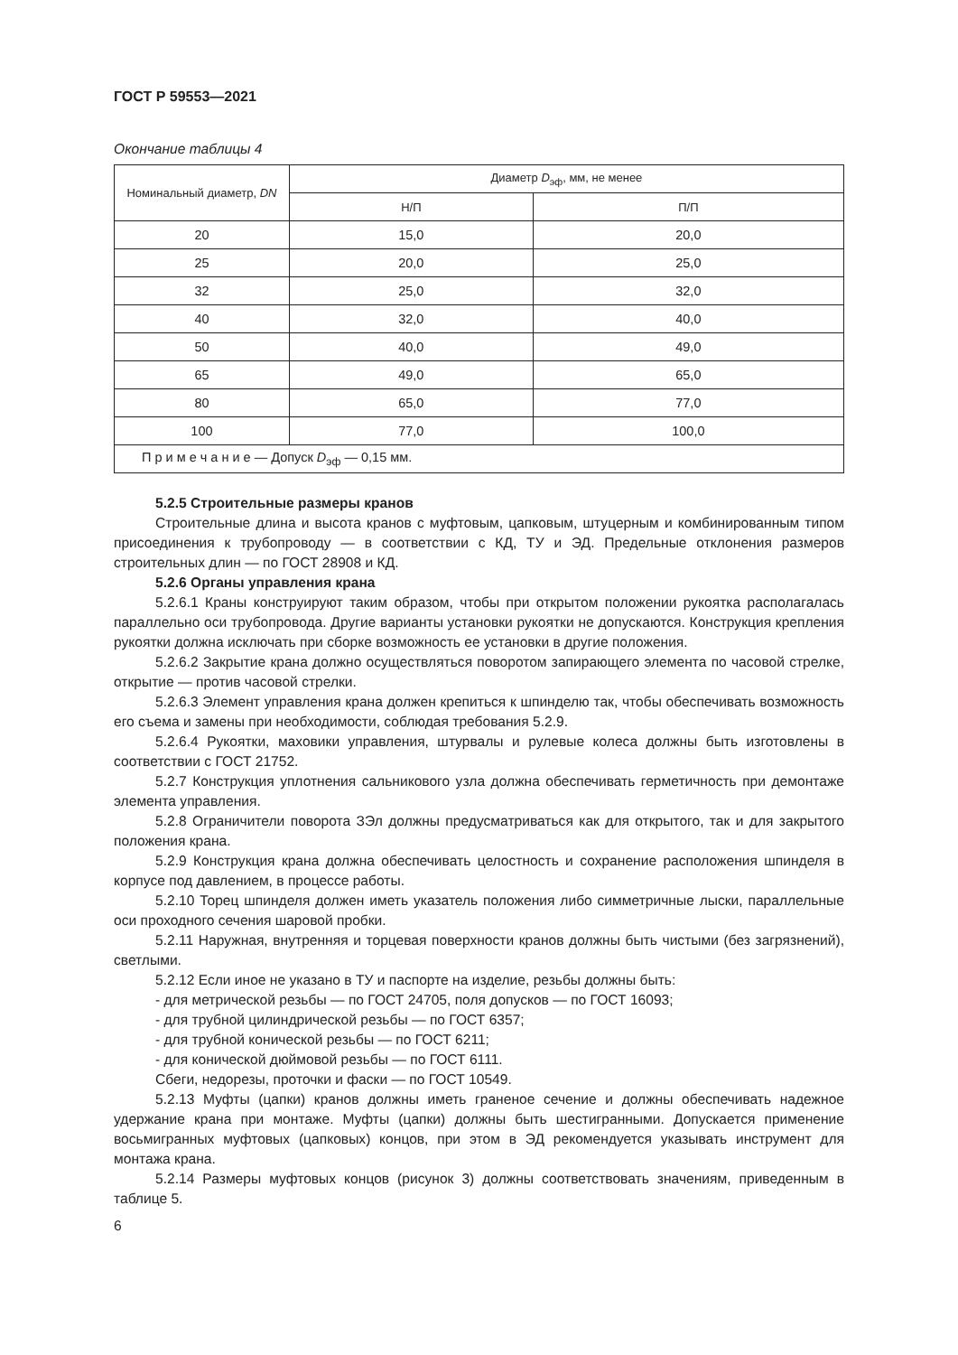ГОСТ Р 59553—2021
Окончание таблицы 4
| Номинальный диаметр, DN | Диаметр D<sub>эф</sub>, мм, не менее | |
| --- | --- | --- |
| | Н/П | П/П |
| 20 | 15,0 | 20,0 |
| 25 | 20,0 | 25,0 |
| 32 | 25,0 | 32,0 |
| 40 | 32,0 | 40,0 |
| 50 | 40,0 | 49,0 |
| 65 | 49,0 | 65,0 |
| 80 | 65,0 | 77,0 |
| 100 | 77,0 | 100,0 |
| П р и м е ч а н и е — Допуск D<sub>эф</sub> — 0,15 мм. | | |
5.2.5 Строительные размеры кранов
Строительные длина и высота кранов с муфтовым, цапковым, штуцерным и комбинированным типом присоединения к трубопроводу — в соответствии с КД, ТУ и ЭД. Предельные отклонения размеров строительных длин — по ГОСТ 28908 и КД.
5.2.6 Органы управления крана
5.2.6.1 Краны конструируют таким образом, чтобы при открытом положении рукоятка располагалась параллельно оси трубопровода. Другие варианты установки рукоятки не допускаются. Конструкция крепления рукоятки должна исключать при сборке возможность ее установки в другие положения.
5.2.6.2 Закрытие крана должно осуществляться поворотом запирающего элемента по часовой стрелке, открытие — против часовой стрелки.
5.2.6.3 Элемент управления крана должен крепиться к шпинделю так, чтобы обеспечивать возможность его съема и замены при необходимости, соблюдая требования 5.2.9.
5.2.6.4 Рукоятки, маховики управления, штурвалы и рулевые колеса должны быть изготовлены в соответствии с ГОСТ 21752.
5.2.7 Конструкция уплотнения сальникового узла должна обеспечивать герметичность при демонтаже элемента управления.
5.2.8 Ограничители поворота ЗЭл должны предусматриваться как для открытого, так и для закрытого положения крана.
5.2.9 Конструкция крана должна обеспечивать целостность и сохранение расположения шпинделя в корпусе под давлением, в процессе работы.
5.2.10 Торец шпинделя должен иметь указатель положения либо симметричные лыски, параллельные оси проходного сечения шаровой пробки.
5.2.11 Наружная, внутренняя и торцевая поверхности кранов должны быть чистыми (без загрязнений), светлыми.
5.2.12 Если иное не указано в ТУ и паспорте на изделие, резьбы должны быть:
- для метрической резьбы — по ГОСТ 24705, поля допусков — по ГОСТ 16093;
- для трубной цилиндрической резьбы — по ГОСТ 6357;
- для трубной конической резьбы — по ГОСТ 6211;
- для конической дюймовой резьбы — по ГОСТ 6111.
Сбеги, недорезы, проточки и фаски — по ГОСТ 10549.
5.2.13 Муфты (цапки) кранов должны иметь граненое сечение и должны обеспечивать надежное удержание крана при монтаже. Муфты (цапки) должны быть шестигранными. Допускается применение восьмигранных муфтовых (цапковых) концов, при этом в ЭД рекомендуется указывать инструмент для монтажа крана.
5.2.14 Размеры муфтовых концов (рисунок 3) должны соответствовать значениям, приведенным в таблице 5.
6